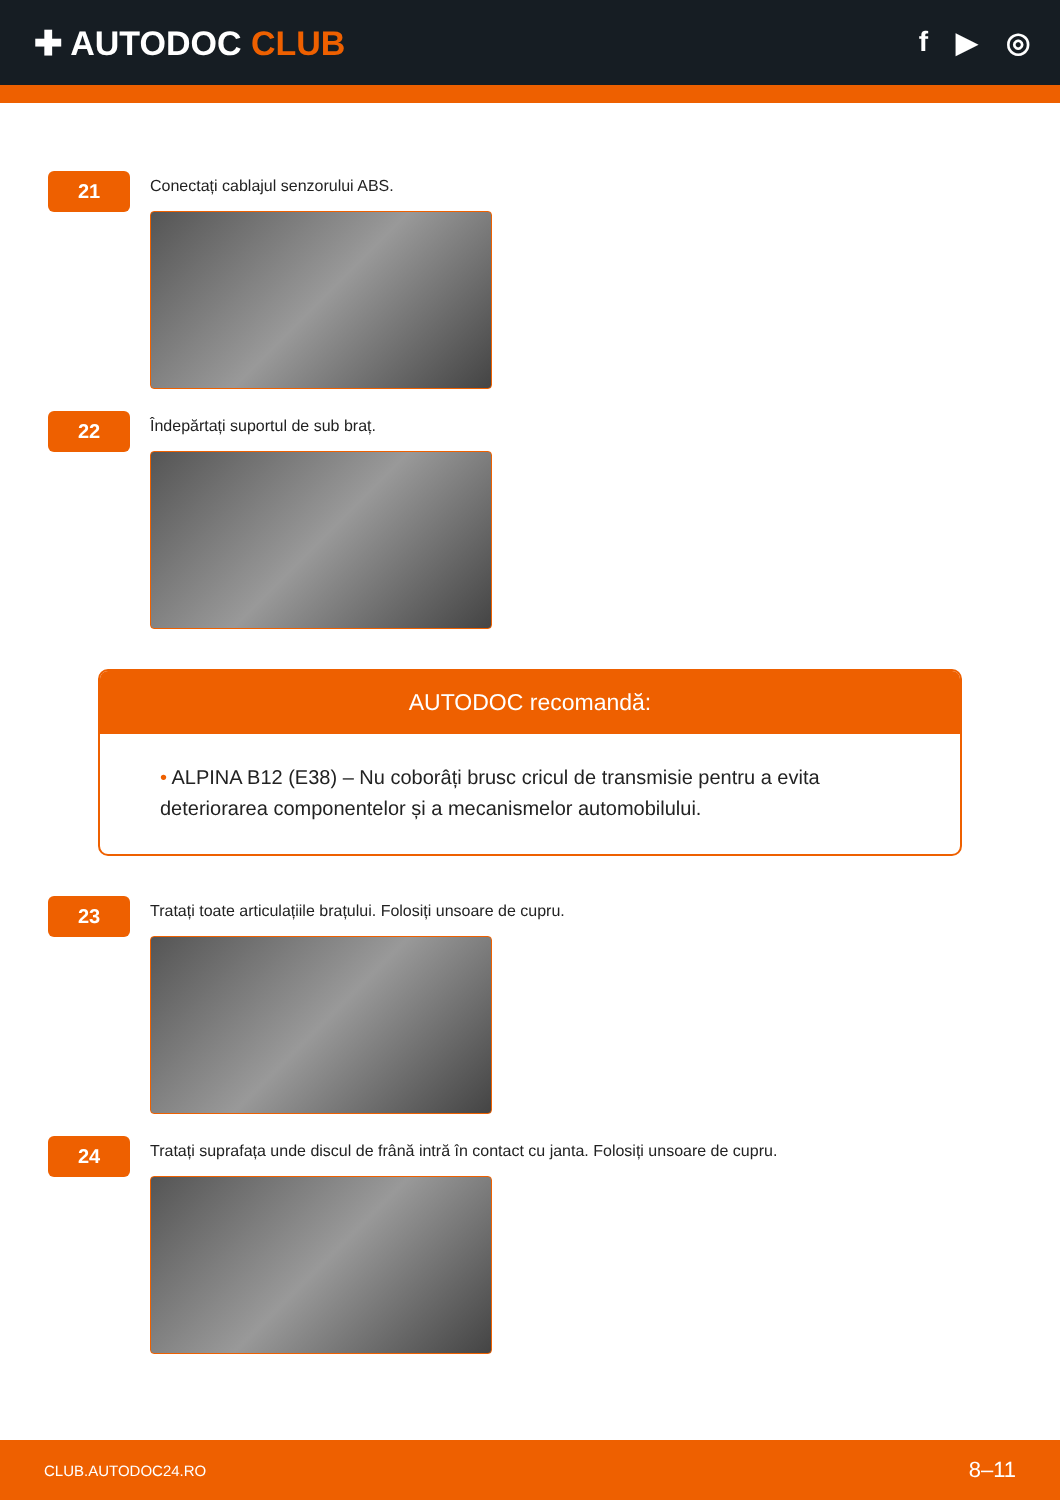✚ AUTODOC CLUB
f ▶ ◎
21
Conectați cablajul senzorului ABS.
22
Îndepărtați suportul de sub braț.
AUTODOC recomandă:
• ALPINA B12 (E38) – Nu coborâți brusc cricul de transmisie pentru a evita deteriorarea componentelor și a mecanismelor automobilului.
23
Tratați toate articulațiile brațului. Folosiți unsoare de cupru.
24
Tratați suprafața unde discul de frână intră în contact cu janta. Folosiți unsoare de cupru.
CLUB.AUTODOC24.RO 8–11